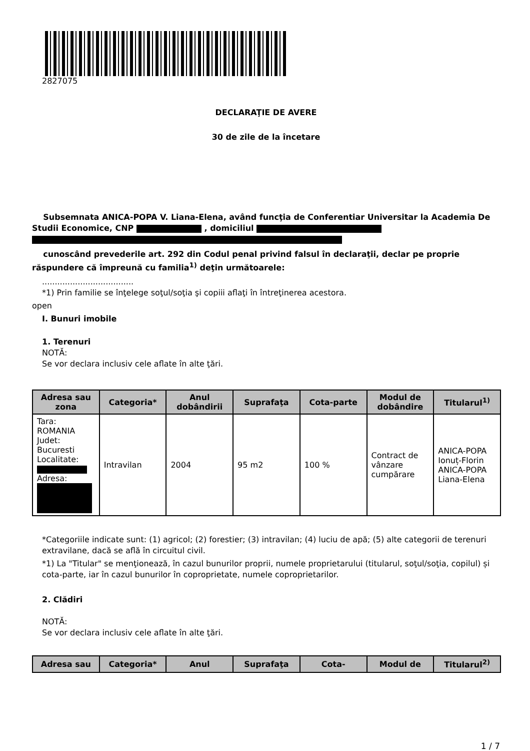2827075
DECLARAŢIE DE AVERE
30 de zile de la încetare
Subsemnata ANICA-POPA V. Liana-Elena, având funcţia de Conferentiar Universitar la Academia De Studii Economice, CNP , domiciliul
cunoscând prevederile art. 292 din Codul penal privind falsul în declaraţii, declar pe proprie răspundere că împreună cu familia<sup>1)</sup> deţin următoarele:
....................................
*1) Prin familie se înţelege soţul/soţia şi copiii aflaţi în întreţinerea acestora.
open
I. Bunuri imobile
1. Terenuri
NOTĂ:
Se vor declara inclusiv cele aflate în alte ţări.
| Adresa sau zona | Categoria* | Anul dobândirii | Suprafaţa | Cota-parte | Modul de dobândire | Titularul<sup>1)</sup> |
| --- | --- | --- | --- | --- | --- | --- |
| Tara: ROMANIA Judet: Bucuresti Localitate: Adresa: | Intravilan | 2004 | 95 m2 | 100 % | Contract de vânzare cumpărare | ANICA-POPA Ionuț-Florin ANICA-POPA Liana-Elena |
*Categoriile indicate sunt: (1) agricol; (2) forestier; (3) intravilan; (4) luciu de apă; (5) alte categorii de terenuri extravilane, dacă se află în circuitul civil.
*1) La "Titular" se menţionează, în cazul bunurilor proprii, numele proprietarului (titularul, soţul/soţia, copilul) și cota-parte, iar în cazul bunurilor în coproprietate, numele coproprietarilor.
2. Clădiri
NOTĂ:
Se vor declara inclusiv cele aflate în alte ţări.
| Adresa sau | Categoria* | Anul | Suprafaţa | Cota- | Modul de | Titularul<sup>2)</sup> |
| --- | --- | --- | --- | --- | --- | --- |
1 / 7